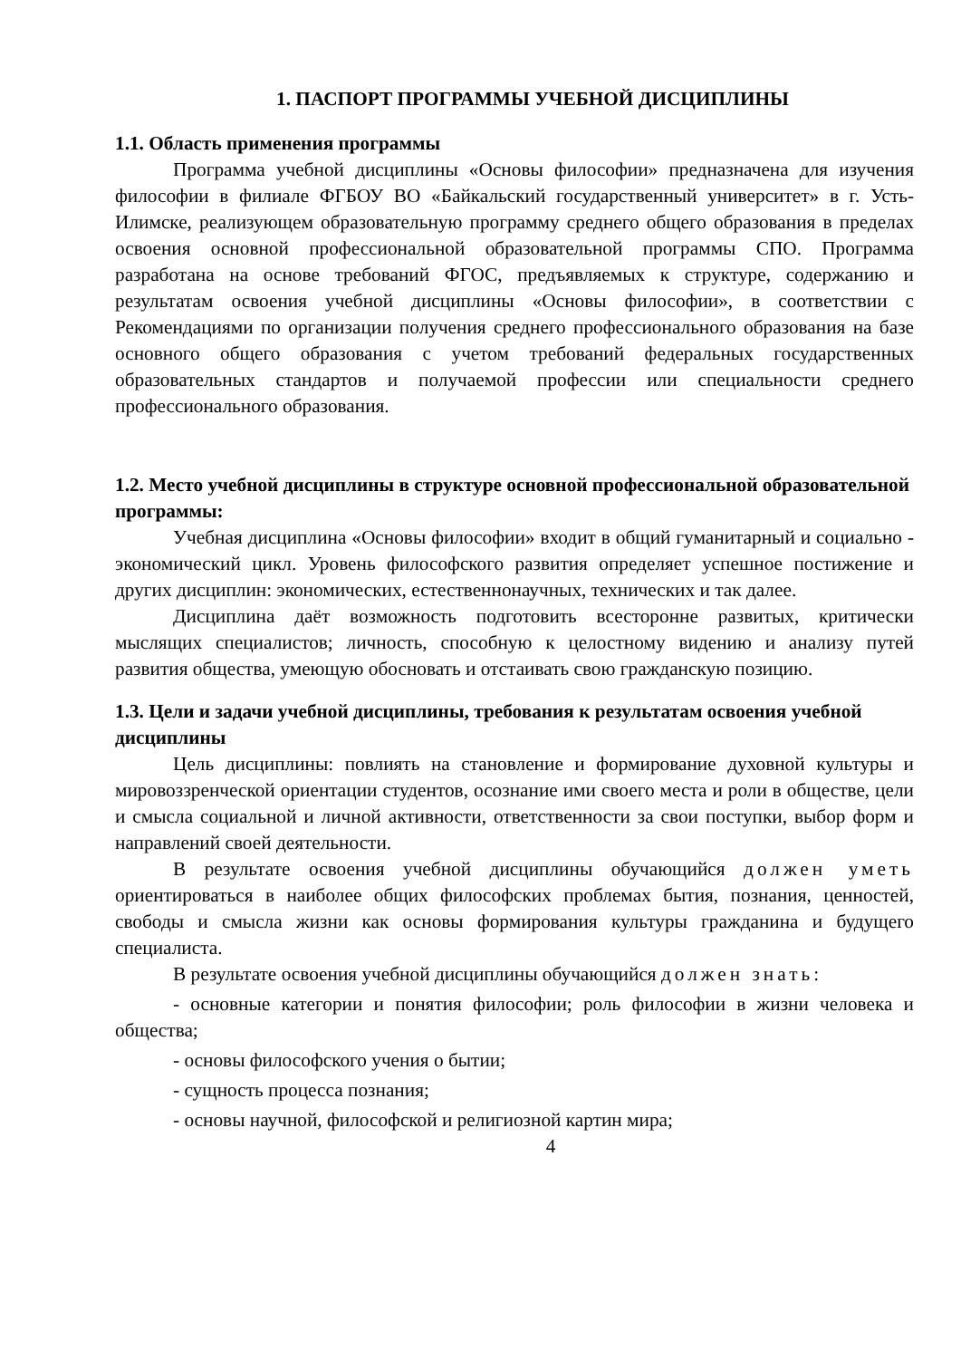1. ПАСПОРТ ПРОГРАММЫ УЧЕБНОЙ ДИСЦИПЛИНЫ
1.1. Область применения программы
Программа учебной дисциплины «Основы философии» предназначена для изучения философии в филиале ФГБОУ ВО «Байкальский государственный университет» в г. Усть-Илимске, реализующем образовательную программу среднего общего образования в пределах освоения основной профессиональной образовательной программы СПО. Программа разработана на основе требований ФГОС, предъявляемых к структуре, содержанию и результатам освоения учебной дисциплины «Основы философии», в соответствии с Рекомендациями по организации получения среднего профессионального образования на базе основного общего образования с учетом требований федеральных государственных образовательных стандартов и получаемой профессии или специальности среднего профессионального образования.
1.2. Место учебной дисциплины в структуре основной профессиональной образовательной программы:
Учебная дисциплина «Основы философии» входит в общий гуманитарный и социально - экономический цикл. Уровень философского развития определяет успешное постижение и других дисциплин: экономических, естественнонаучных, технических и так далее.
Дисциплина даёт возможность подготовить всесторонне развитых, критически мыслящих специалистов; личность, способную к целостному видению и анализу путей развития общества, умеющую обосновать и отстаивать свою гражданскую позицию.
1.3. Цели и задачи учебной дисциплины, требования к результатам освоения учебной дисциплины
Цель дисциплины: повлиять на становление и формирование духовной культуры и мировоззренческой ориентации студентов, осознание ими своего места и роли в обществе, цели и смысла социальной и личной активности, ответственности за свои поступки, выбор форм и направлений своей деятельности.
В результате освоения учебной дисциплины обучающийся должен уметь ориентироваться в наиболее общих философских проблемах бытия, познания, ценностей, свободы и смысла жизни как основы формирования культуры гражданина и будущего специалиста.
В результате освоения учебной дисциплины обучающийся должен знать:
- основные категории и понятия философии; роль философии в жизни человека и общества;
- основы философского учения о бытии;
- сущность процесса познания;
- основы научной, философской и религиозной картин мира;
4